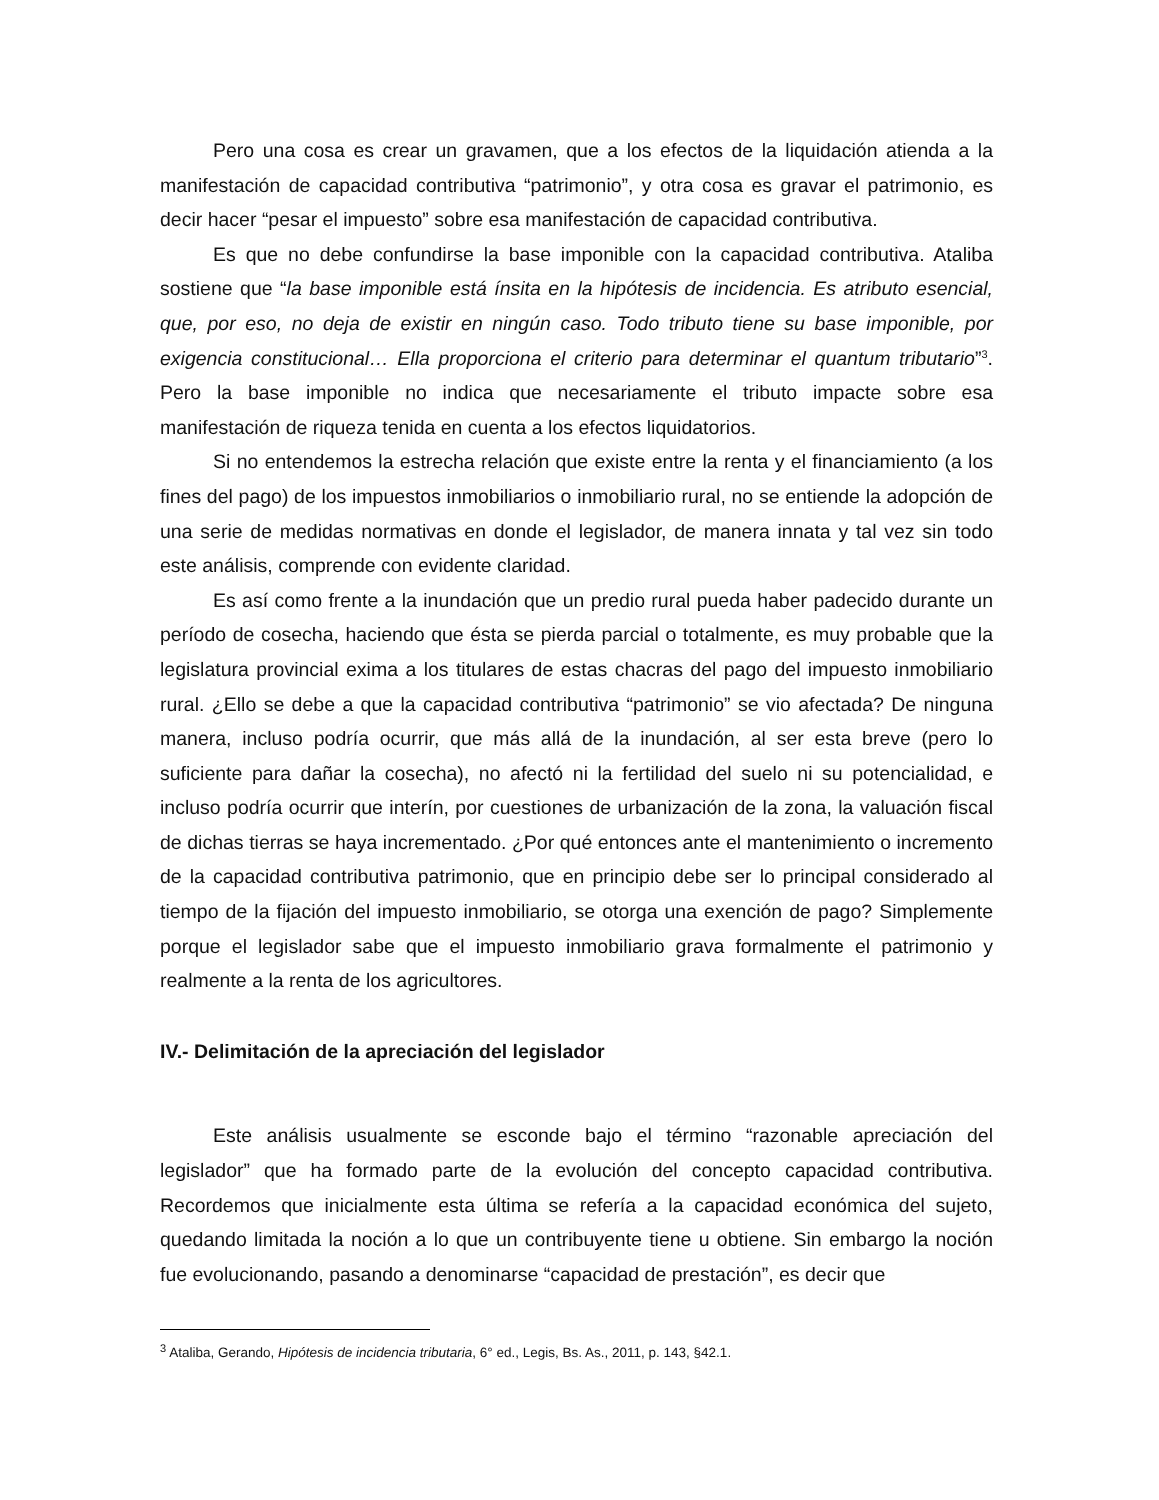Pero una cosa es crear un gravamen, que a los efectos de la liquidación atienda a la manifestación de capacidad contributiva “patrimonio”, y otra cosa es gravar el patrimonio, es decir hacer “pesar el impuesto” sobre esa manifestación de capacidad contributiva.
Es que no debe confundirse la base imponible con la capacidad contributiva. Ataliba sostiene que “la base imponible está ínsita en la hipótesis de incidencia. Es atributo esencial, que, por eso, no deja de existir en ningún caso. Todo tributo tiene su base imponible, por exigencia constitucional… Ella proporciona el criterio para determinar el quantum tributario”<sup>3</sup>. Pero la base imponible no indica que necesariamente el tributo impacte sobre esa manifestación de riqueza tenida en cuenta a los efectos liquidatorios.
Si no entendemos la estrecha relación que existe entre la renta y el financiamiento (a los fines del pago) de los impuestos inmobiliarios o inmobiliario rural, no se entiende la adopción de una serie de medidas normativas en donde el legislador, de manera innata y tal vez sin todo este análisis, comprende con evidente claridad.
Es así como frente a la inundación que un predio rural pueda haber padecido durante un período de cosecha, haciendo que ésta se pierda parcial o totalmente, es muy probable que la legislatura provincial exima a los titulares de estas chacras del pago del impuesto inmobiliario rural. ¿Ello se debe a que la capacidad contributiva “patrimonio” se vio afectada? De ninguna manera, incluso podría ocurrir, que más allá de la inundación, al ser esta breve (pero lo suficiente para dañar la cosecha), no afectó ni la fertilidad del suelo ni su potencialidad, e incluso podría ocurrir que interín, por cuestiones de urbanización de la zona, la valuación fiscal de dichas tierras se haya incrementado. ¿Por qué entonces ante el mantenimiento o incremento de la capacidad contributiva patrimonio, que en principio debe ser lo principal considerado al tiempo de la fijación del impuesto inmobiliario, se otorga una exención de pago? Simplemente porque el legislador sabe que el impuesto inmobiliario grava formalmente el patrimonio y realmente a la renta de los agricultores.
IV.- Delimitación de la apreciación del legislador
Este análisis usualmente se esconde bajo el término “razonable apreciación del legislador” que ha formado parte de la evolución del concepto capacidad contributiva. Recordemos que inicialmente esta última se refería a la capacidad económica del sujeto, quedando limitada la noción a lo que un contribuyente tiene u obtiene. Sin embargo la noción fue evolucionando, pasando a denominarse “capacidad de prestación”, es decir que
<sup>3</sup> Ataliba, Gerando, Hipótesis de incidencia tributaria, 6° ed., Legis, Bs. As., 2011, p. 143, §42.1.